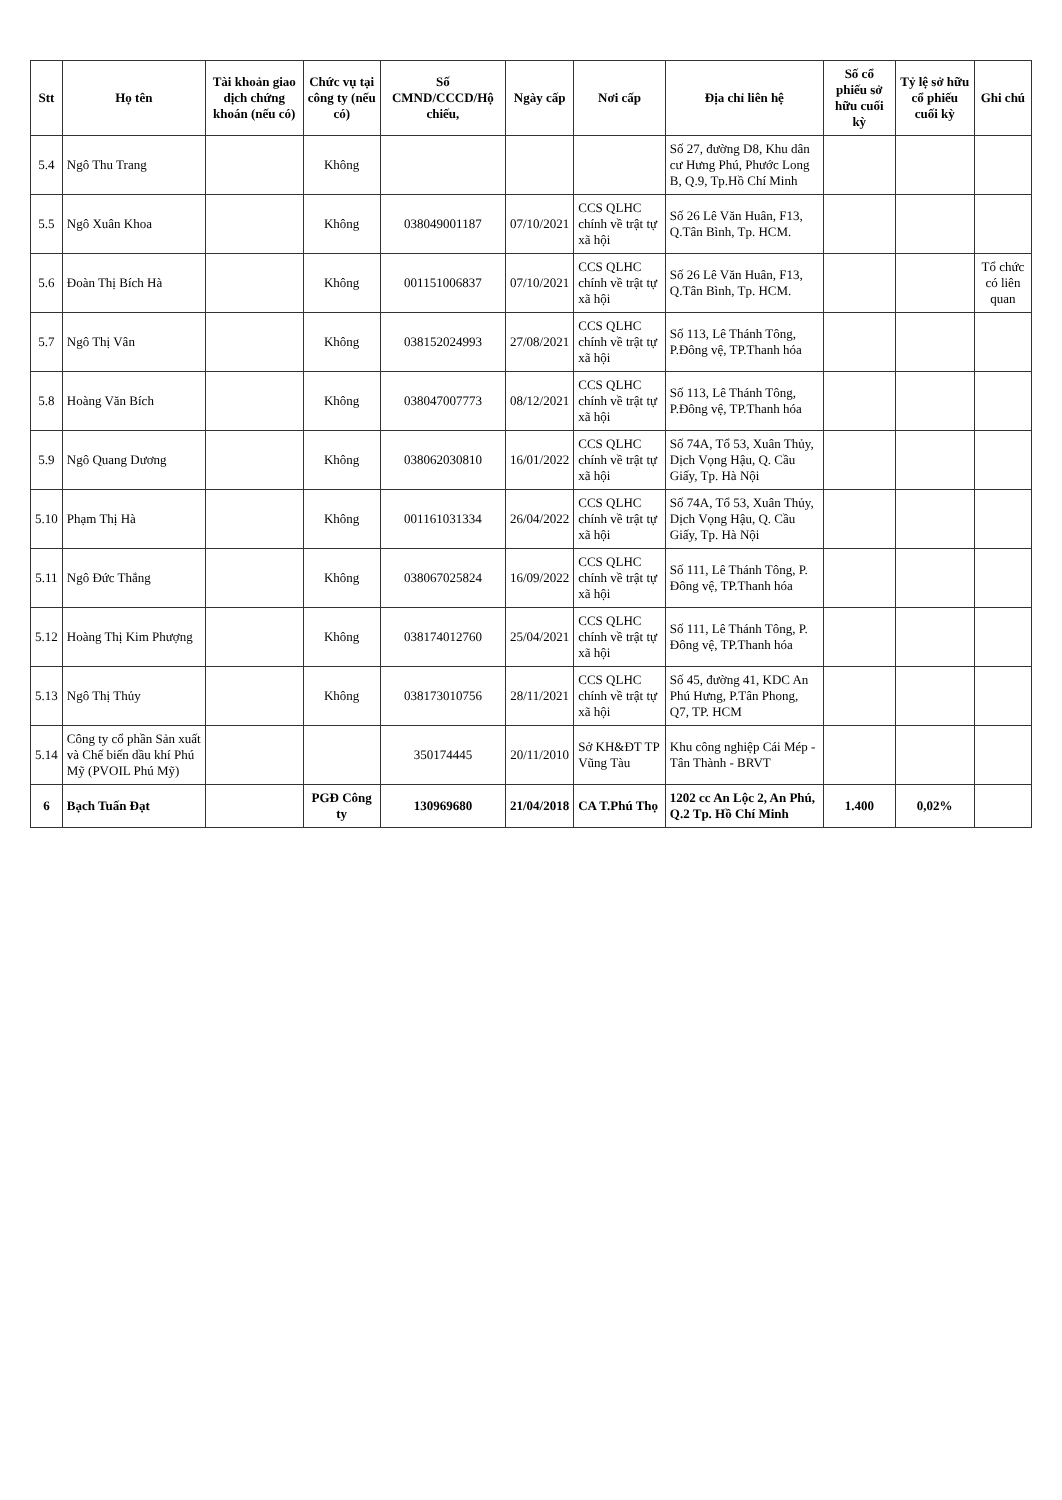| Stt | Họ tên | Tài khoản giao dịch chứng khoán (nếu có) | Chức vụ tại công ty (nếu có) | Số CMND/CCCD/Hộ chiếu, | Ngày cấp | Nơi cấp | Địa chỉ liên hệ | Số cổ phiếu sở hữu cuối kỳ | Tỷ lệ sở hữu cổ phiếu cuối kỳ | Ghi chú |
| --- | --- | --- | --- | --- | --- | --- | --- | --- | --- | --- |
| 5.4 | Ngô Thu Trang | | Không | | | | Số 27, đường D8, Khu dân cư Hưng Phú, Phước Long B, Q.9, Tp.Hồ Chí Minh | | | |
| 5.5 | Ngô Xuân Khoa | | Không | 038049001187 | 07/10/2021 | CCS QLHC chính về trật tự xã hội | Số 26 Lê Văn Huân, F13, Q.Tân Bình, Tp. HCM. | | | |
| 5.6 | Đoàn Thị Bích Hà | | Không | 001151006837 | 07/10/2021 | CCS QLHC chính về trật tự xã hội | Số 26 Lê Văn Huân, F13, Q.Tân Bình, Tp. HCM. | | | Tổ chức có liên quan |
| 5.7 | Ngô Thị Vân | | Không | 038152024993 | 27/08/2021 | CCS QLHC chính về trật tự xã hội | Số 113, Lê Thánh Tông, P.Đông vệ, TP.Thanh hóa | | | |
| 5.8 | Hoàng Văn Bích | | Không | 038047007773 | 08/12/2021 | CCS QLHC chính về trật tự xã hội | Số 113, Lê Thánh Tông, P.Đông vệ, TP.Thanh hóa | | | |
| 5.9 | Ngô Quang Dương | | Không | 038062030810 | 16/01/2022 | CCS QLHC chính về trật tự xã hội | Số 74A, Tổ 53, Xuân Thủy, Dịch Vọng Hậu, Q. Cầu Giấy, Tp. Hà Nội | | | |
| 5.10 | Phạm Thị Hà | | Không | 001161031334 | 26/04/2022 | CCS QLHC chính về trật tự xã hội | Số 74A, Tổ 53, Xuân Thủy, Dịch Vọng Hậu, Q. Cầu Giấy, Tp. Hà Nội | | | |
| 5.11 | Ngô Đức Thắng | | Không | 038067025824 | 16/09/2022 | CCS QLHC chính về trật tự xã hội | Số 111, Lê Thánh Tông, P. Đông vệ, TP.Thanh hóa | | | |
| 5.12 | Hoàng Thị Kim Phượng | | Không | 038174012760 | 25/04/2021 | CCS QLHC chính về trật tự xã hội | Số 111, Lê Thánh Tông, P. Đông vệ, TP.Thanh hóa | | | |
| 5.13 | Ngô Thị Thủy | | Không | 038173010756 | 28/11/2021 | CCS QLHC chính về trật tự xã hội | Số 45, đường 41, KDC An Phú Hưng, P.Tân Phong, Q7, TP. HCM | | | |
| 5.14 | Công ty cổ phần Sản xuất và Chế biến dầu khí Phú Mỹ (PVOIL Phú Mỹ) | | | 350174445 | 20/11/2010 | Sở KH&ĐT TP Vũng Tàu | Khu công nghiệp Cái Mép - Tân Thành - BRVT | | | |
| 6 | Bạch Tuấn Đạt | | PGĐ Công ty | 130969680 | 21/04/2018 | CA T.Phú Thọ | 1202 cc An Lộc 2, An Phú, Q.2 Tp. Hồ Chí Minh | 1.400 | 0,02% | |